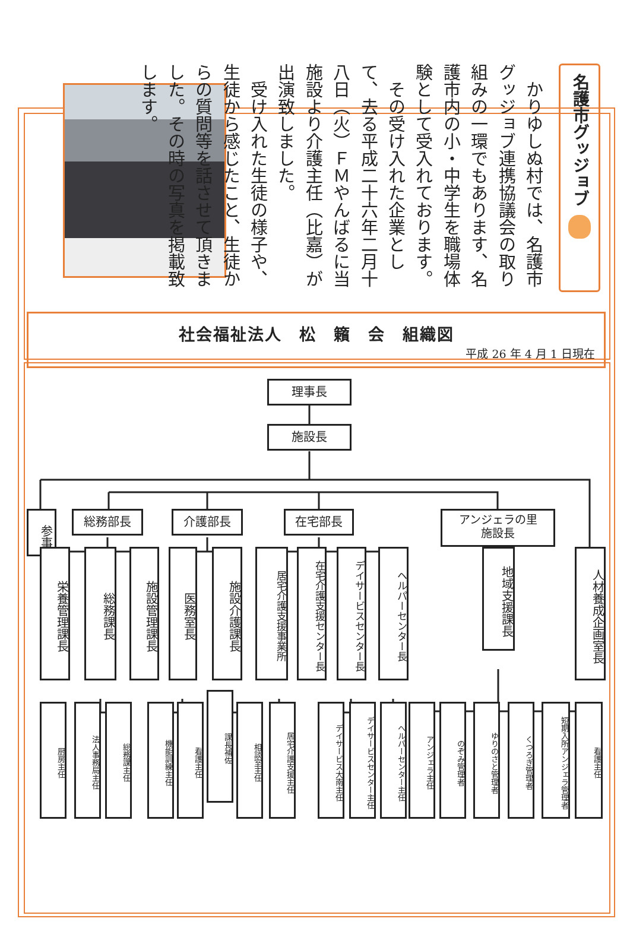名護市グッジョブ
　かりゆしぬ村では、名護市グッジョブ連携協議会の取り組みの一環でもあります、名護市内の小・中学生を職場体験として受入れております。
　その受け入れた企業として、去る平成二十六年二月十八日（火）ＦＭやんばるに当施設より介護主任（比嘉）が出演致しました。
　受け入れた生徒の様子や、生徒から感じたこと、生徒からの質問等を話させて頂きました。その時の写真を掲載致します。
社会福祉法人　松　籟　会　組織図
平成 26 年 4 月 1 日現在
理事長
施設長
参事
総務部長 介護部長 在宅部長
アンジェラの里
施設長
栄養管理課長
総務課長
施設管理課長
医務室長
施設介護課長
居宅介護支援事業所
在宅介護支援センター長
デイサービスセンター長
ヘルパーセンター長
地域支援課長
人材養成企画室長
厨房主任
法人事務局主任
総務課主任
機能訓練主任
看護主任
課長補佐
相談室主任
居宅介護支援主任
デイサービス大南主任
デイサービスセンター主任
ヘルパーセンター主任
アンジェラ主任
のぞみ管理者
ゆりのさと管理者
くつろぎ管理者
短期入所アンジェラ管理者
看護主任